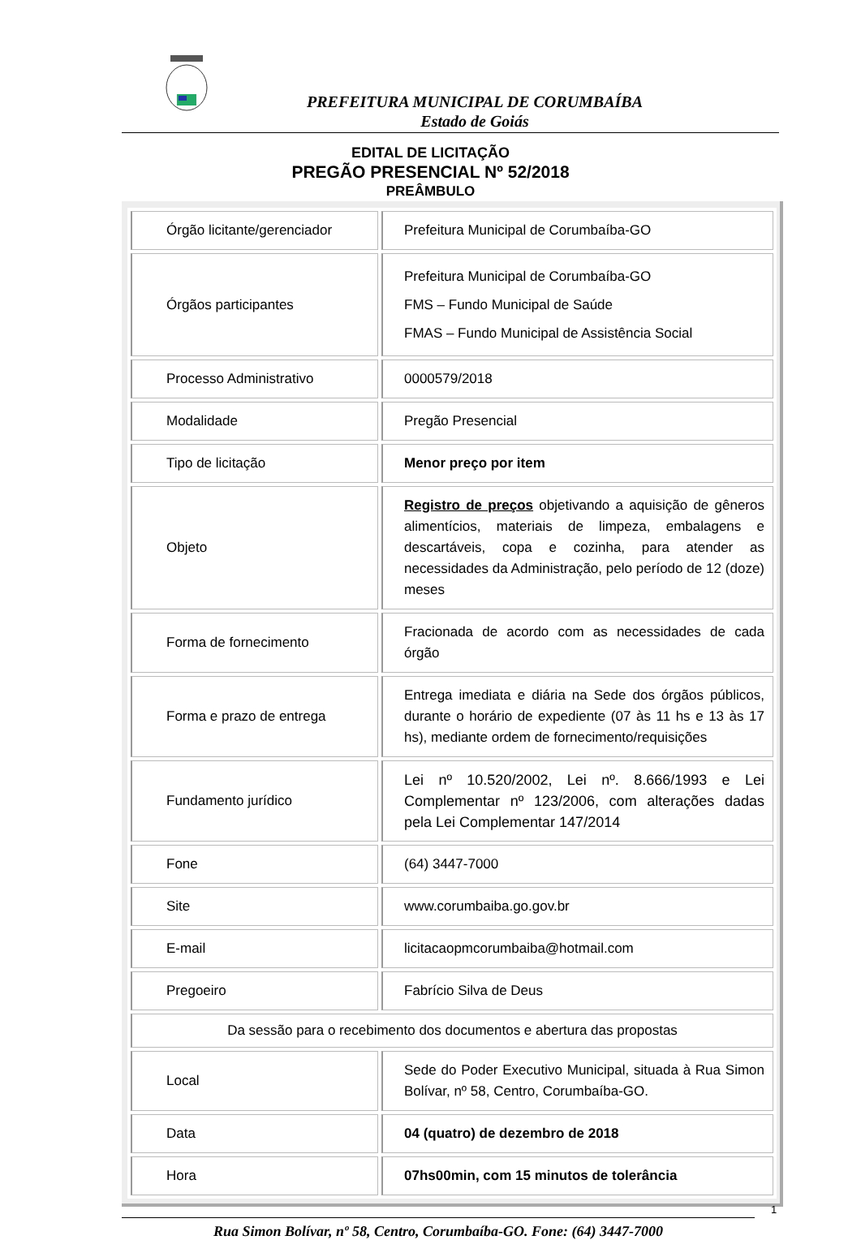PREFEITURA MUNICIPAL DE CORUMBAÍBA
Estado de Goiás
EDITAL DE LICITAÇÃO
PREGÃO PRESENCIAL Nº 52/2018
PREÂMBULO
| Órgão licitante/gerenciador | Prefeitura Municipal de Corumbaíba-GO |
| Órgãos participantes | Prefeitura Municipal de Corumbaíba-GO FMS – Fundo Municipal de Saúde FMAS – Fundo Municipal de Assistência Social |
| Processo Administrativo | 0000579/2018 |
| Modalidade | Pregão Presencial |
| Tipo de licitação | Menor preço por item |
| Objeto | Registro de preços objetivando a aquisição de gêneros alimentícios, materiais de limpeza, embalagens e descartáveis, copa e cozinha, para atender as necessidades da Administração, pelo período de 12 (doze) meses |
| Forma de fornecimento | Fracionada de acordo com as necessidades de cada órgão |
| Forma e prazo de entrega | Entrega imediata e diária na Sede dos órgãos públicos, durante o horário de expediente (07 às 11 hs e 13 às 17 hs), mediante ordem de fornecimento/requisições |
| Fundamento jurídico | Lei nº 10.520/2002, Lei nº. 8.666/1993 e Lei Complementar nº 123/2006, com alterações dadas pela Lei Complementar 147/2014 |
| Fone | (64) 3447-7000 |
| Site | www.corumbaiba.go.gov.br |
| E-mail | licitacaopmcorumbaiba@hotmail.com |
| Pregoeiro | Fabrício Silva de Deus |
| Da sessão para o recebimento dos documentos e abertura das propostas | |
| Local | Sede do Poder Executivo Municipal, situada à Rua Simon Bolívar, nº 58, Centro, Corumbaíba-GO. |
| Data | 04 (quatro) de dezembro de 2018 |
| Hora | 07hs00min, com 15 minutos de tolerância |
1
Rua Simon Bolívar, nº 58, Centro, Corumbaíba-GO. Fone: (64) 3447-7000